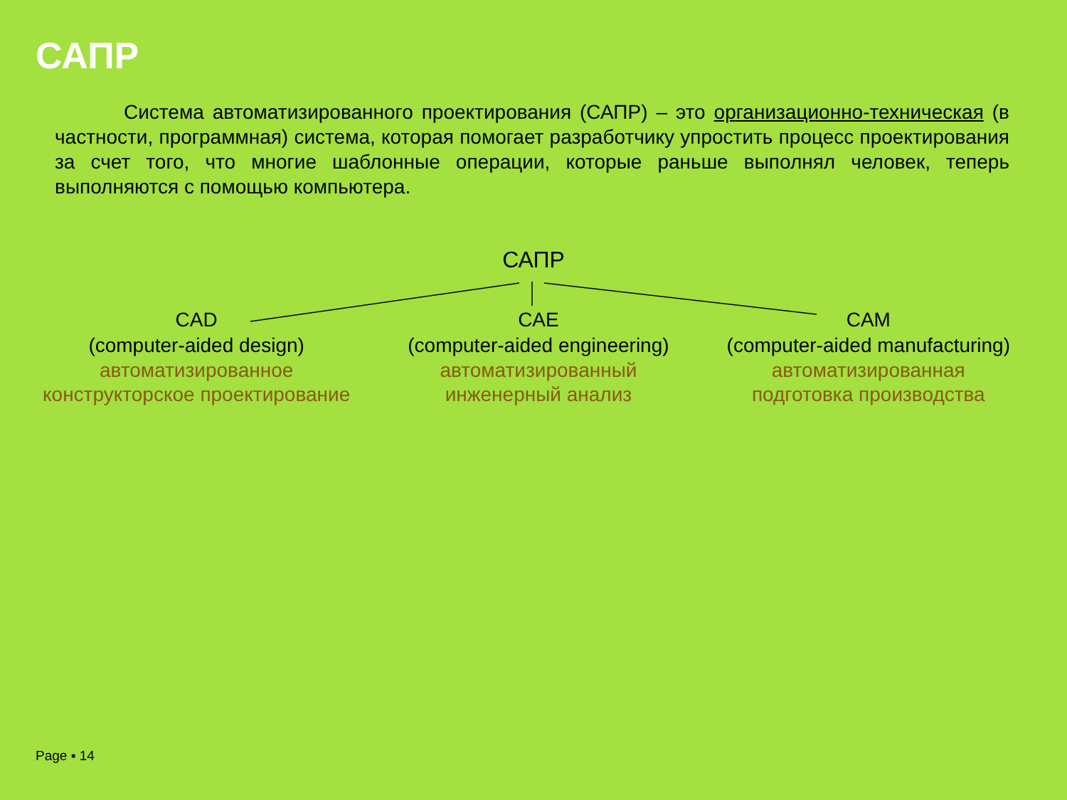САПР
Система автоматизированного проектирования (САПР) – это организационно-техническая (в частности, программная) система, которая помогает разработчику упростить процесс проектирования за счет того, что многие шаблонные операции, которые раньше выполнял человек, теперь выполняются с помощью компьютера.
САПР
CAD
(computer-aided design)
автоматизированное
конструкторское проектирование
CAE
(computer-aided engineering)
автоматизированный
инженерный анализ
CAM
(computer-aided manufacturing)
автоматизированная
подготовка производства
Page ▪ 14